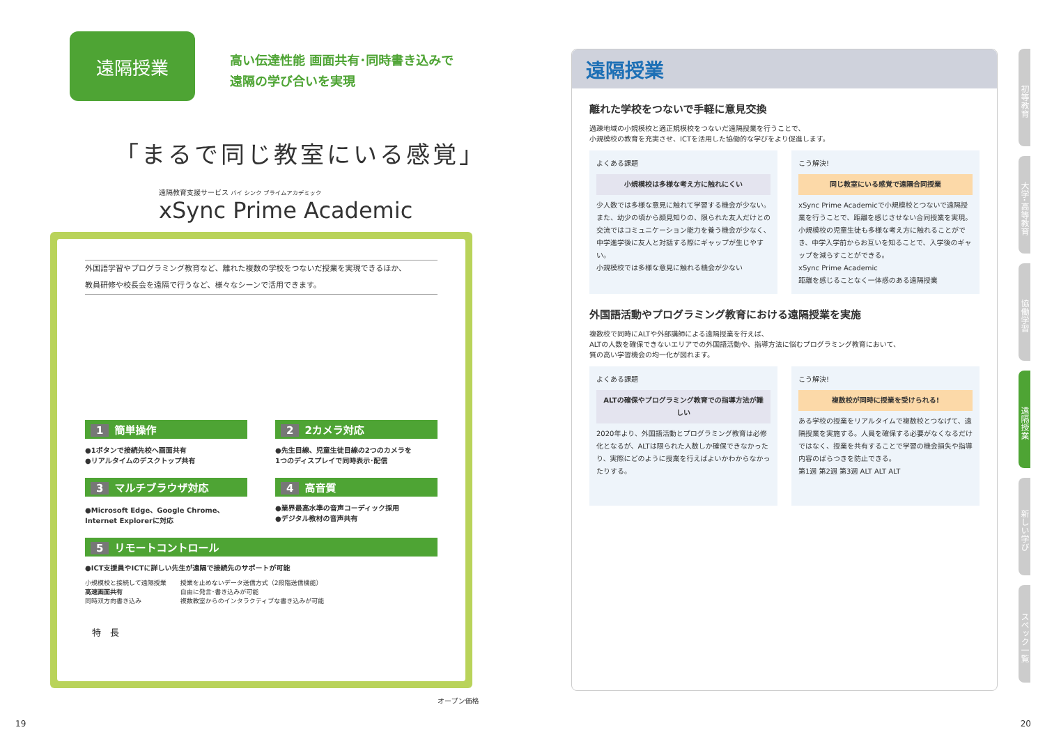遠隔授業
高い伝達性能 画面共有･同時書き込みで
遠隔の学び合いを実現
「まるで同じ教室にいる感覚」
遠隔教育支援サービス バイ シンク プライムアカデミック
xSync Prime Academic
外国語学習やプログラミング教育など、離れた複数の学校をつないだ授業を実現できるほか、
教員研修や校長会を遠隔で行うなど、様々なシーンで活用できます。
特　長
1 簡単操作
●1ボタンで接続先校へ画面共有
●リアルタイムのデスクトップ共有
2 2カメラ対応
●先生目線、児童生徒目線の2つのカメラを
1つのディスプレイで同時表示･配信
3 マルチブラウザ対応
●Microsoft Edge、Google Chrome、
Internet Explorerに対応
4 高音質
●業界最高水準の音声コーディック採用
●デジタル教材の音声共有
5 リモートコントロール
●ICT支援員やICTに詳しい先生が遠隔で接続先のサポートが可能
小規模校と接続して遠隔授業
高速画面共有
同時双方向書き込み
授業を止めないデータ送信方式（2段階送信機能）
自由に発言･書き込みが可能
複数教室からのインタラクティブな書き込みが可能
オープン価格
19
遠隔授業
離れた学校をつないで手軽に意見交換
過疎地域の小規模校と適正規模校をつないだ遠隔授業を行うことで、
小規模校の教育を充実させ、ICTを活用した協働的な学びをより促進します。
よくある課題
小規模校は多様な考え方に触れにくい
少人数では多様な意見に触れて学習する機会が少ない。また、幼少の頃から顔見知りの、限られた友人だけとの交流ではコミュニケーション能力を養う機会が少なく、中学進学後に友人と対話する際にギャップが生じやすい。
小規模校では多様な意見に触れる機会が少ない
こう解決!
同じ教室にいる感覚で遠隔合同授業
xSync Prime Academicで小規模校とつないで遠隔授業を行うことで、距離を感じさせない合同授業を実現。小規模校の児童生徒も多様な考え方に触れることができ、中学入学前からお互いを知ることで、入学後のギャップを減らすことができる。
xSync Prime Academic
距離を感じることなく一体感のある遠隔授業
外国語活動やプログラミング教育における遠隔授業を実施
複数校で同時にALTや外部講師による遠隔授業を行えば、
ALTの人数を確保できないエリアでの外国語活動や、指導方法に悩むプログラミング教育において、
質の高い学習機会の均一化が図れます。
よくある課題
ALTの確保やプログラミング教育での指導方法が難しい
2020年より、外国語活動とプログラミング教育は必修化となるが、ALTは限られた人数しか確保できなかったり、実際にどのように授業を行えばよいかわからなかったりする。
こう解決!
複数校が同時に授業を受けられる!
ある学校の授業をリアルタイムで複数校とつなげて、遠隔授業を実施する。人員を確保する必要がなくなるだけではなく、授業を共有することで学習の機会損失や指導内容のばらつきを防止できる。
第1週 第2週 第3週 ALT ALT ALT
初等教育
大学･高等教育
協働学習
遠隔授業
新しい学び
スペック一覧
20